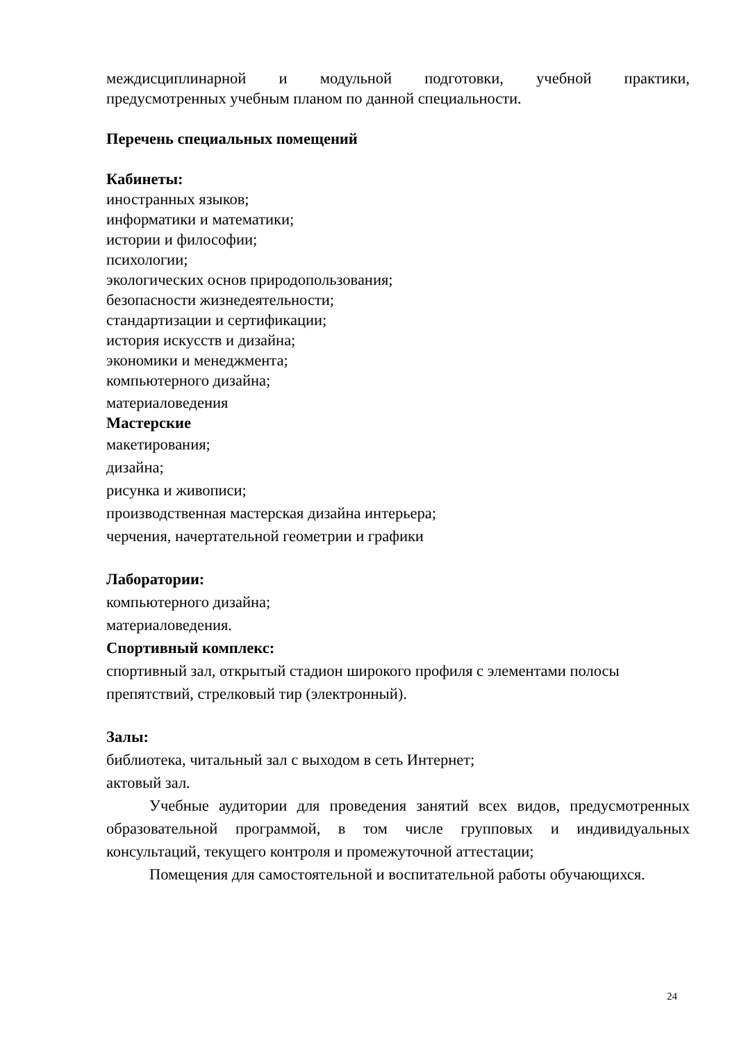междисциплинарной и модульной подготовки, учебной практики,
предусмотренных учебным планом по данной специальности.
Перечень специальных помещений
Кабинеты:
иностранных языков;
информатики и математики;
истории и философии;
психологии;
экологических основ природопользования;
безопасности жизнедеятельности;
стандартизации и сертификации;
история искусств и дизайна;
экономики и менеджмента;
компьютерного дизайна;
материаловедения
Мастерские
макетирования;
дизайна;
рисунка и живописи;
производственная мастерская дизайна интерьера;
черчения, начертательной геометрии и графики
Лаборатории:
компьютерного дизайна;
материаловедения.
Спортивный комплекс:
спортивный зал, открытый стадион широкого профиля с элементами полосы препятствий, стрелковый тир (электронный).
Залы:
библиотека, читальный зал с выходом в сеть Интернет;
актовый зал.
Учебные аудитории для проведения занятий всех видов, предусмотренных образовательной программой, в том числе групповых и индивидуальных консультаций, текущего контроля и промежуточной аттестации;
Помещения для самостоятельной и воспитательной работы обучающихся.
24